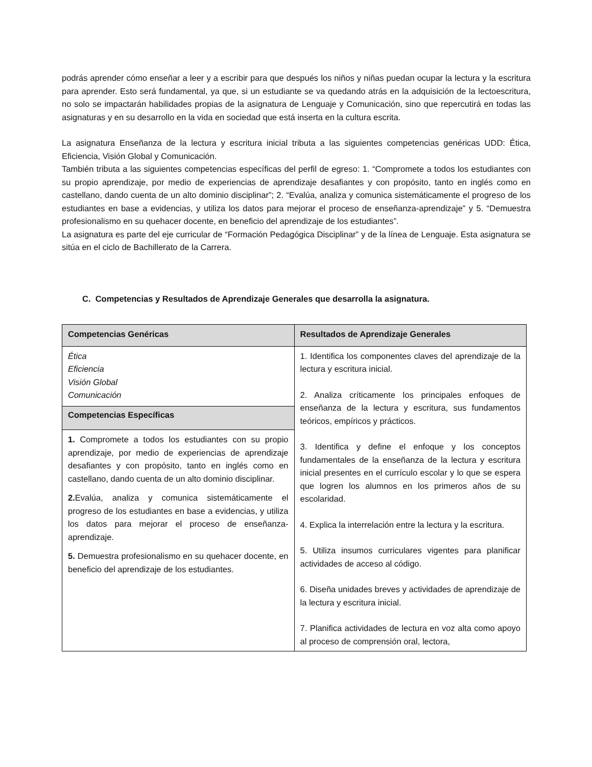podrás aprender cómo enseñar a leer y a escribir para que después los niños y niñas puedan ocupar la lectura y la escritura para aprender. Esto será fundamental, ya que, si un estudiante se va quedando atrás en la adquisición de la lectoescritura, no solo se impactarán habilidades propias de la asignatura de Lenguaje y Comunicación, sino que repercutirá en todas las asignaturas y en su desarrollo en la vida en sociedad que está inserta en la cultura escrita.
La asignatura Enseñanza de la lectura y escritura inicial tributa a las siguientes competencias genéricas UDD: Ética, Eficiencia, Visión Global y Comunicación.
También tributa a las siguientes competencias específicas del perfil de egreso: 1. “Compromete a todos los estudiantes con su propio aprendizaje, por medio de experiencias de aprendizaje desafiantes y con propósito, tanto en inglés como en castellano, dando cuenta de un alto dominio disciplinar”; 2. “Evalúa, analiza y comunica sistemáticamente el progreso de los estudiantes en base a evidencias, y utiliza los datos para mejorar el proceso de enseñanza-aprendizaje” y 5. “Demuestra profesionalismo en su quehacer docente, en beneficio del aprendizaje de los estudiantes”.
La asignatura es parte del eje curricular de “Formación Pedagógica Disciplinar” y de la línea de Lenguaje. Esta asignatura se sitúa en el ciclo de Bachillerato de la Carrera.
C. Competencias y Resultados de Aprendizaje Generales que desarrolla la asignatura.
| Competencias Genéricas | Resultados de Aprendizaje Generales |
| --- | --- |
| Ética Eficiencia Visión Global Comunicación | 1. Identifica los componentes claves del aprendizaje de la lectura y escritura inicial. 2. Analiza críticamente los principales enfoques de enseñanza de la lectura y escritura, sus fundamentos teóricos, empíricos y prácticos. 3. Identifica y define el enfoque y los conceptos fundamentales de la enseñanza de la lectura y escritura inicial presentes en el currículo escolar y lo que se espera que logren los alumnos en los primeros años de su escolaridad. 4. Explica la interrelación entre la lectura y la escritura. 5. Utiliza insumos curriculares vigentes para planificar actividades de acceso al código. 6. Diseña unidades breves y actividades de aprendizaje de la lectura y escritura inicial. 7. Planifica actividades de lectura en voz alta como apoyo al proceso de comprensión oral, lectora, |
| Competencias Específicas | |
| 1. Compromete a todos los estudiantes con su propio aprendizaje, por medio de experiencias de aprendizaje desafiantes y con propósito, tanto en inglés como en castellano, dando cuenta de un alto dominio disciplinar. 2. Evalúa, analiza y comunica sistemáticamente el progreso de los estudiantes en base a evidencias, y utiliza los datos para mejorar el proceso de enseñanza-aprendizaje. 5. Demuestra profesionalismo en su quehacer docente, en beneficio del aprendizaje de los estudiantes. | |